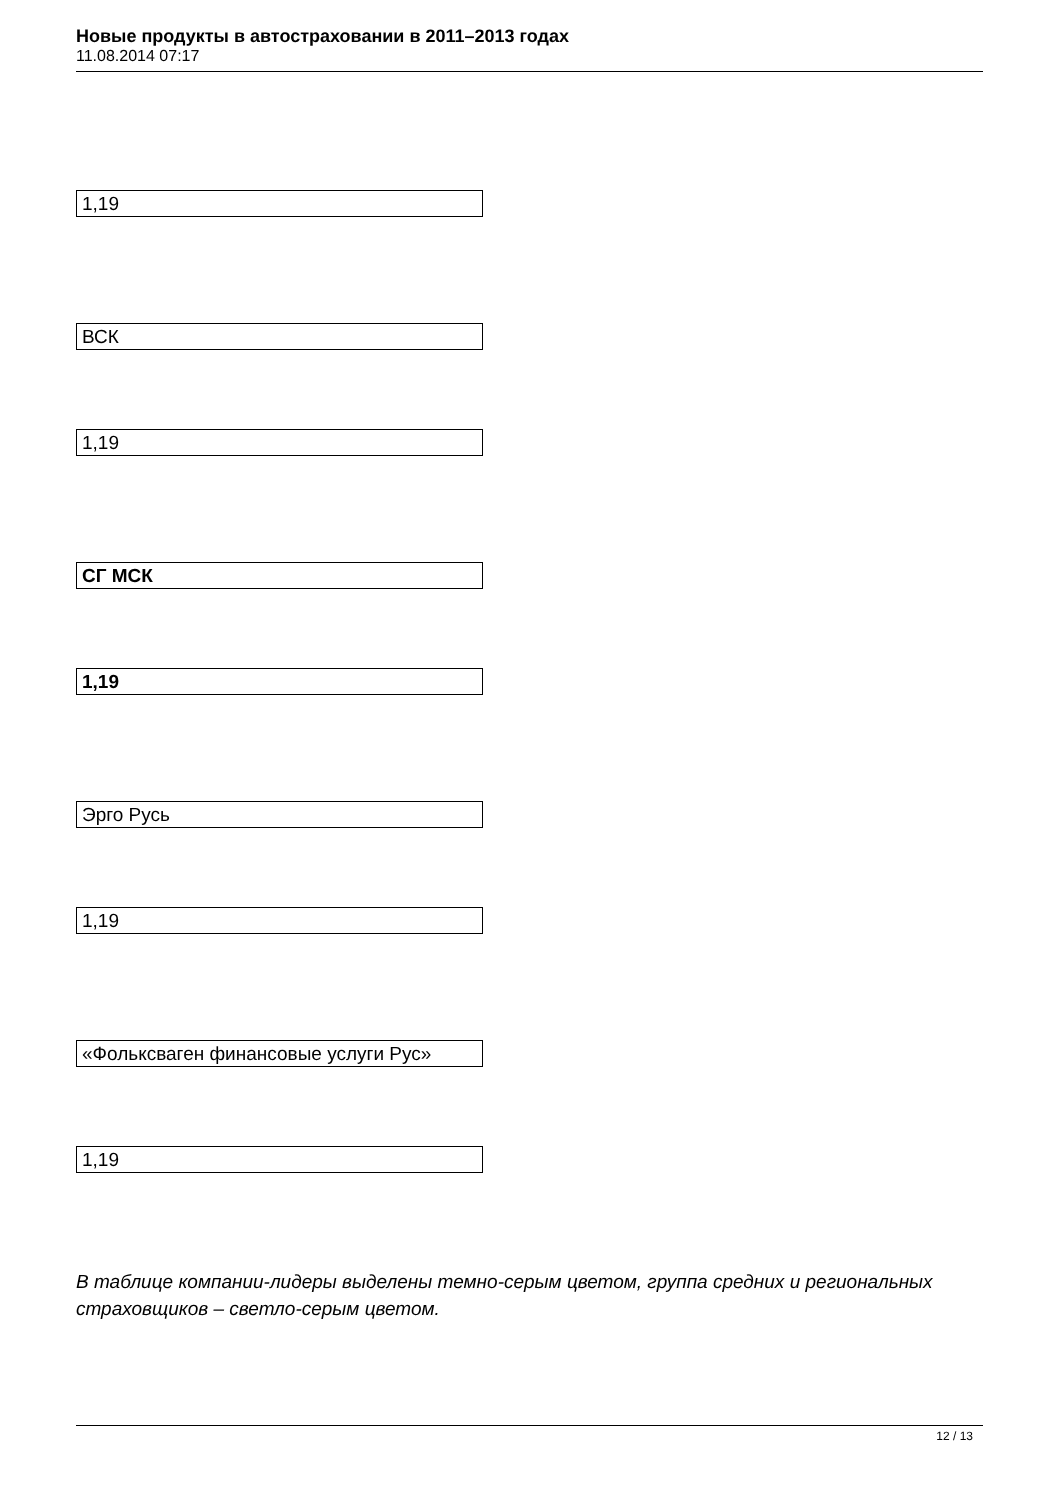Новые продукты в автостраховании в 2011–2013 годах
11.08.2014 07:17
1,19
ВСК
1,19
СГ МСК
1,19
Эрго Русь
1,19
«Фольксваген финансовые услуги Рус»
1,19
В таблице компании-лидеры выделены темно-серым цветом, группа средних и региональных страховщиков – светло-серым цветом.
12 / 13